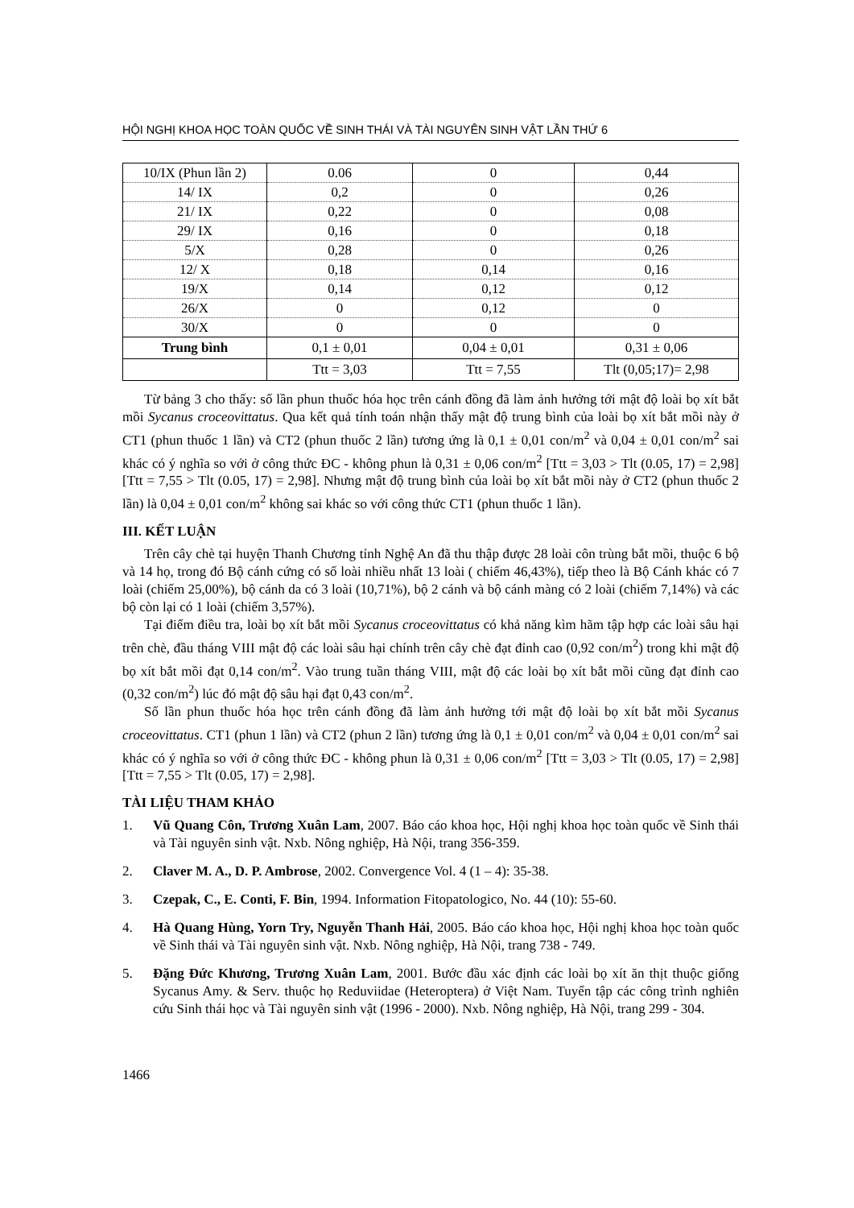HỘI NGHỊ KHOA HỌC TOÀN QUỐC VỀ SINH THÁI VÀ TÀI NGUYÊN SINH VẬT LẦN THỨ 6
| 10/IX (Phun lần 2) | 0.06 | 0 | 0,44 |
| 14/ IX | 0,2 | 0 | 0,26 |
| 21/ IX | 0,22 | 0 | 0,08 |
| 29/ IX | 0,16 | 0 | 0,18 |
| 5/X | 0,28 | 0 | 0,26 |
| 12/ X | 0,18 | 0,14 | 0,16 |
| 19/X | 0,14 | 0,12 | 0,12 |
| 26/X | 0 | 0,12 | 0 |
| 30/X | 0 | 0 | 0 |
| Trung bình | 0,1 ± 0,01 | 0,04 ± 0,01 | 0,31 ± 0,06 |
| | Ttt = 3,03 | Ttt = 7,55 | Tlt (0,05;17)= 2,98 |
Từ bảng 3 cho thấy: số lần phun thuốc hóa học trên cánh đồng đã làm ảnh hưởng tới mật độ loài bọ xít bắt mồi Sycanus croceovittatus. Qua kết quả tính toán nhận thấy mật độ trung bình của loài bọ xít bắt mồi này ở CT1 (phun thuốc 1 lần) và CT2 (phun thuốc 2 lần) tương ứng là 0,1 ± 0,01 con/m<sup>2</sup> và 0,04 ± 0,01 con/m<sup>2</sup> sai khác có ý nghĩa so với ở công thức ĐC - không phun là 0,31 ± 0,06 con/m<sup>2</sup> [Ttt = 3,03 > Tlt (0.05, 17) = 2,98] [Ttt = 7,55 > Tlt (0.05, 17) = 2,98]. Nhưng mật độ trung bình của loài bọ xít bắt mồi này ở CT2 (phun thuốc 2 lần) là 0,04 ± 0,01 con/m<sup>2</sup> không sai khác so với công thức CT1 (phun thuốc 1 lần).
III. KẾT LUẬN
Trên cây chè tại huyện Thanh Chương tỉnh Nghệ An đã thu thập được 28 loài côn trùng bắt mồi, thuộc 6 bộ và 14 họ, trong đó Bộ cánh cứng có số loài nhiều nhất 13 loài ( chiếm 46,43%), tiếp theo là Bộ Cánh khác có 7 loài (chiếm 25,00%), bộ cánh da có 3 loài (10,71%), bộ 2 cánh và bộ cánh màng có 2 loài (chiếm 7,14%) và các bộ còn lại có 1 loài (chiếm 3,57%).
Tại điểm điều tra, loài bọ xít bắt mồi Sycanus croceovittatus có khả năng kìm hãm tập hợp các loài sâu hại trên chè, đầu tháng VIII mật độ các loài sâu hại chính trên cây chè đạt đỉnh cao (0,92 con/m<sup>2</sup>) trong khi mật độ bọ xít bắt mồi đạt 0,14 con/m<sup>2</sup>. Vào trung tuần tháng VIII, mật độ các loài bọ xít bắt mồi cũng đạt đỉnh cao (0,32 con/m<sup>2</sup>) lúc đó mật độ sâu hại đạt 0,43 con/m<sup>2</sup>.
Số lần phun thuốc hóa học trên cánh đồng đã làm ảnh hưởng tới mật độ loài bọ xít bắt mồi Sycanus croceovittatus. CT1 (phun 1 lần) và CT2 (phun 2 lần) tương ứng là 0,1 ± 0,01 con/m<sup>2</sup> và 0,04 ± 0,01 con/m<sup>2</sup> sai khác có ý nghĩa so với ở công thức ĐC - không phun là 0,31 ± 0,06 con/m<sup>2</sup> [Ttt = 3,03 > Tlt (0.05, 17) = 2,98] [Ttt = 7,55 > Tlt (0.05, 17) = 2,98].
TÀI LIỆU THAM KHẢO
1. Vũ Quang Côn, Trương Xuân Lam, 2007. Báo cáo khoa học, Hội nghị khoa học toàn quốc về Sinh thái và Tài nguyên sinh vật. Nxb. Nông nghiệp, Hà Nội, trang 356-359.
2. Claver M. A., D. P. Ambrose, 2002. Convergence Vol. 4 (1 – 4): 35-38.
3. Czepak, C., E. Conti, F. Bin, 1994. Information Fitopatologico, No. 44 (10): 55-60.
4. Hà Quang Hùng, Yorn Try, Nguyễn Thanh Hải, 2005. Báo cáo khoa học, Hội nghị khoa học toàn quốc về Sinh thái và Tài nguyên sinh vật. Nxb. Nông nghiệp, Hà Nội, trang 738 - 749.
5. Đặng Đức Khương, Trương Xuân Lam, 2001. Bước đầu xác định các loài bọ xít ăn thịt thuộc giống Sycanus Amy. & Serv. thuộc họ Reduviidae (Heteroptera) ở Việt Nam. Tuyển tập các công trình nghiên cứu Sinh thái học và Tài nguyên sinh vật (1996 - 2000). Nxb. Nông nghiệp, Hà Nội, trang 299 - 304.
1466